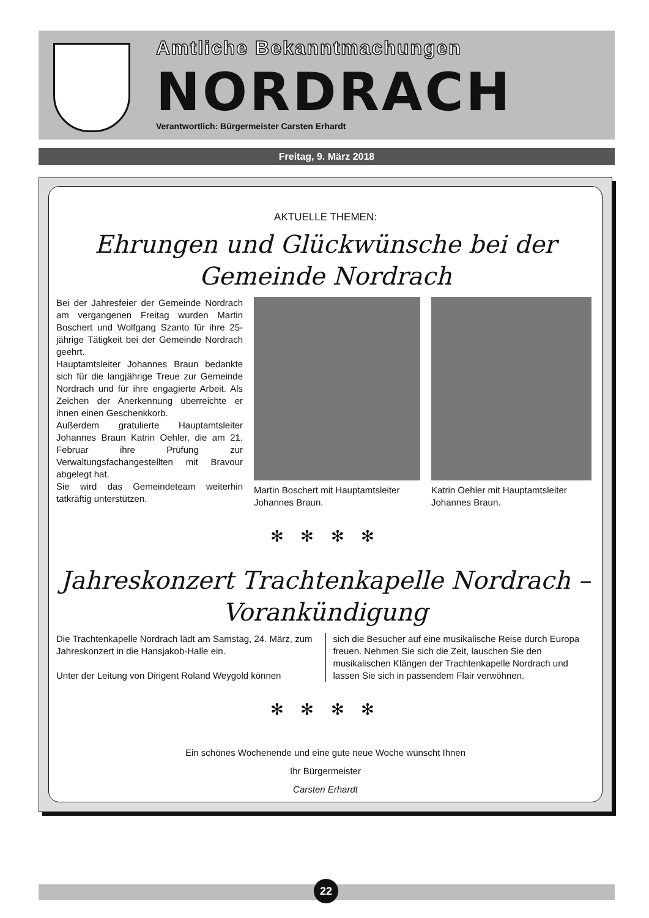Amtliche Bekanntmachungen
NORDRACH
Verantwortlich: Bürgermeister Carsten Erhardt
Freitag, 9. März 2018
AKTUELLE THEMEN:
Ehrungen und Glückwünsche bei der
Gemeinde Nordrach
Bei der Jahresfeier der Gemeinde Nordrach am vergangenen Freitag wurden Martin Boschert und Wolfgang Szanto für ihre 25-jährige Tätigkeit bei der Gemeinde Nordrach geehrt.
Hauptamtsleiter Johannes Braun bedankte sich für die langjährige Treue zur Gemeinde Nordrach und für ihre engagierte Arbeit. Als Zeichen der Anerkennung überreichte er ihnen einen Geschenkkorb.
Außerdem gratulierte Hauptamtsleiter Johannes Braun Katrin Oehler, die am 21. Februar ihre Prüfung zur Verwaltungsfachangestellten mit Bravour abgelegt hat.
Sie wird das Gemeindeteam weiterhin tatkräftig unterstützen.
Martin Boschert mit Hauptamtsleiter Johannes Braun.
Katrin Oehler mit Hauptamtsleiter Johannes Braun.
✻ ✻ ✻ ✻
Jahreskonzert Trachtenkapelle Nordrach –
Vorankündigung
Die Trachtenkapelle Nordrach lädt am Samstag, 24. März, zum Jahreskonzert in die Hansjakob-Halle ein.
Unter der Leitung von Dirigent Roland Weygold können
sich die Besucher auf eine musikalische Reise durch Europa freuen. Nehmen Sie sich die Zeit, lauschen Sie den musikalischen Klängen der Trachtenkapelle Nordrach und lassen Sie sich in passendem Flair verwöhnen.
✻ ✻ ✻ ✻
Ein schönes Wochenende und eine gute neue Woche wünscht Ihnen
Ihr Bürgermeister
Carsten Erhardt
22